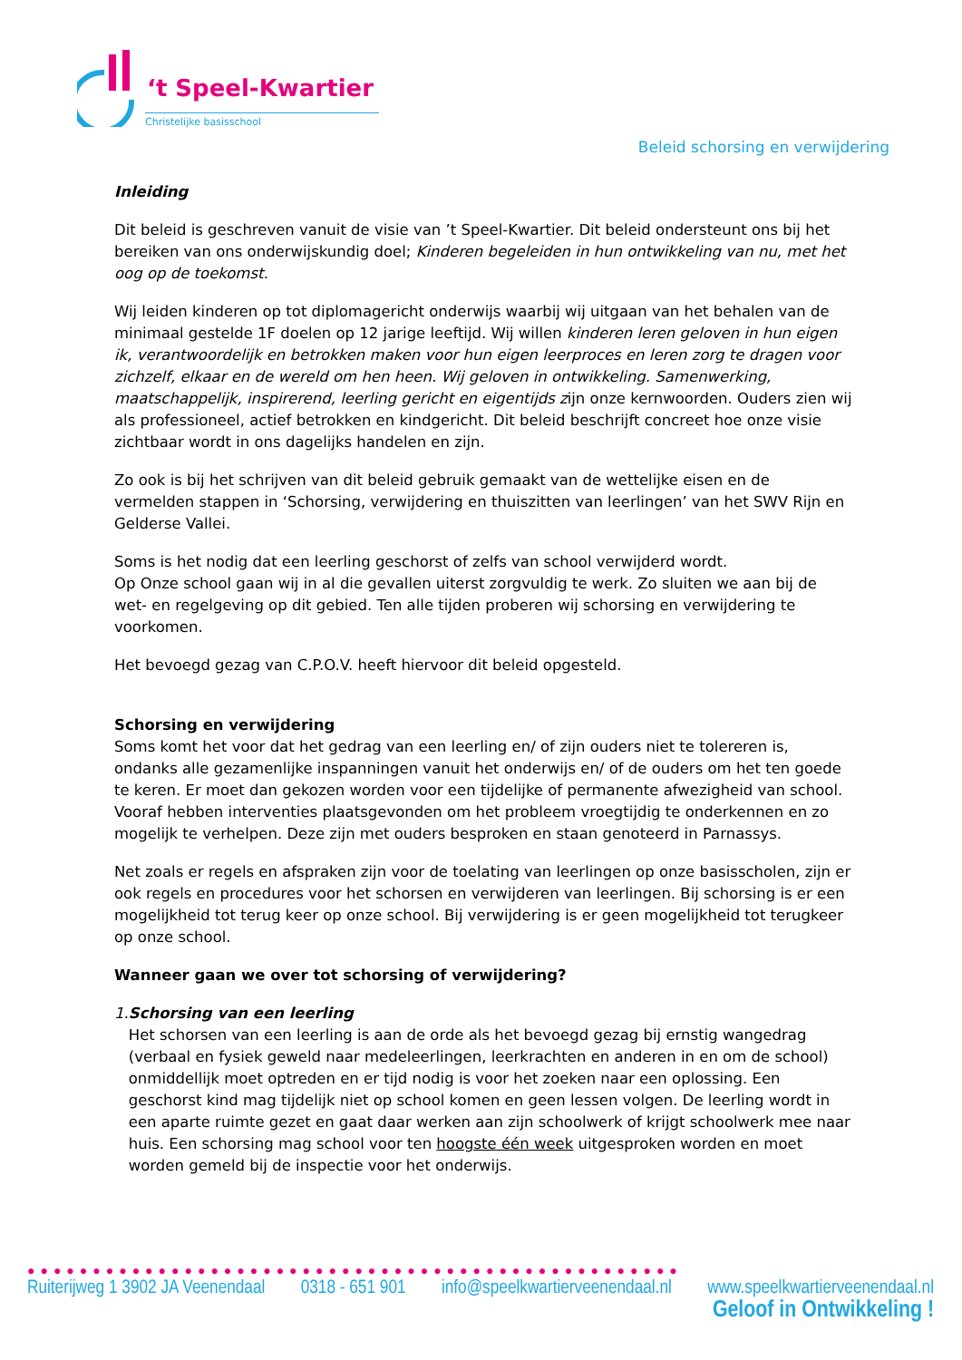‘t Speel-Kwartier
Christelijke basisschool
Beleid schorsing en verwijdering
Inleiding
Dit beleid is geschreven vanuit de visie van ’t Speel-Kwartier. Dit beleid ondersteunt ons bij het bereiken van ons onderwijskundig doel; Kinderen begeleiden in hun ontwikkeling van nu, met het oog op de toekomst.
Wij leiden kinderen op tot diplomagericht onderwijs waarbij wij uitgaan van het behalen van de minimaal gestelde 1F doelen op 12 jarige leeftijd. Wij willen kinderen leren geloven in hun eigen ik, verantwoordelijk en betrokken maken voor hun eigen leerproces en leren zorg te dragen voor zichzelf, elkaar en de wereld om hen heen. Wij geloven in ontwikkeling. Samenwerking, maatschappelijk, inspirerend, leerling gericht en eigentijds zijn onze kernwoorden. Ouders zien wij als professioneel, actief betrokken en kindgericht. Dit beleid beschrijft concreet hoe onze visie zichtbaar wordt in ons dagelijks handelen en zijn.
Zo ook is bij het schrijven van dit beleid gebruik gemaakt van de wettelijke eisen en de vermelden stappen in ‘Schorsing, verwijdering en thuiszitten van leerlingen’ van het SWV Rijn en Gelderse Vallei.
Soms is het nodig dat een leerling geschorst of zelfs van school verwijderd wordt.
Op Onze school gaan wij in al die gevallen uiterst zorgvuldig te werk. Zo sluiten we aan bij de wet- en regelgeving op dit gebied. Ten alle tijden proberen wij schorsing en verwijdering te voorkomen.
Het bevoegd gezag van C.P.O.V. heeft hiervoor dit beleid opgesteld.
Schorsing en verwijdering
Soms komt het voor dat het gedrag van een leerling en/ of zijn ouders niet te tolereren is, ondanks alle gezamenlijke inspanningen vanuit het onderwijs en/ of de ouders om het ten goede te keren. Er moet dan gekozen worden voor een tijdelijke of permanente afwezigheid van school. Vooraf hebben interventies plaatsgevonden om het probleem vroegtijdig te onderkennen en zo mogelijk te verhelpen. Deze zijn met ouders besproken en staan genoteerd in Parnassys.
Net zoals er regels en afspraken zijn voor de toelating van leerlingen op onze basisscholen, zijn er ook regels en procedures voor het schorsen en verwijderen van leerlingen. Bij schorsing is er een mogelijkheid tot terug keer op onze school. Bij verwijdering is er geen mogelijkheid tot terugkeer op onze school.
Wanneer gaan we over tot schorsing of verwijdering?
1. Schorsing van een leerling
Het schorsen van een leerling is aan de orde als het bevoegd gezag bij ernstig wangedrag (verbaal en fysiek geweld naar medeleerlingen, leerkrachten en anderen in en om de school) onmiddellijk moet optreden en er tijd nodig is voor het zoeken naar een oplossing. Een geschorst kind mag tijdelijk niet op school komen en geen lessen volgen. De leerling wordt in een aparte ruimte gezet en gaat daar werken aan zijn schoolwerk of krijgt schoolwerk mee naar huis. Een schorsing mag school voor ten hoogste één week uitgesproken worden en moet worden gemeld bij de inspectie voor het onderwijs.
●●●●●●●●●●●●●●●●●●●●●●●●●●●●●●●●●●●●●●●●●●●●●●●●●●
Ruiterijweg 1 3902 JA Veenendaal 0318 - 651 901 info@speelkwartierveenendaal.nl www.speelkwartierveenendaal.nl
Geloof in Ontwikkeling !